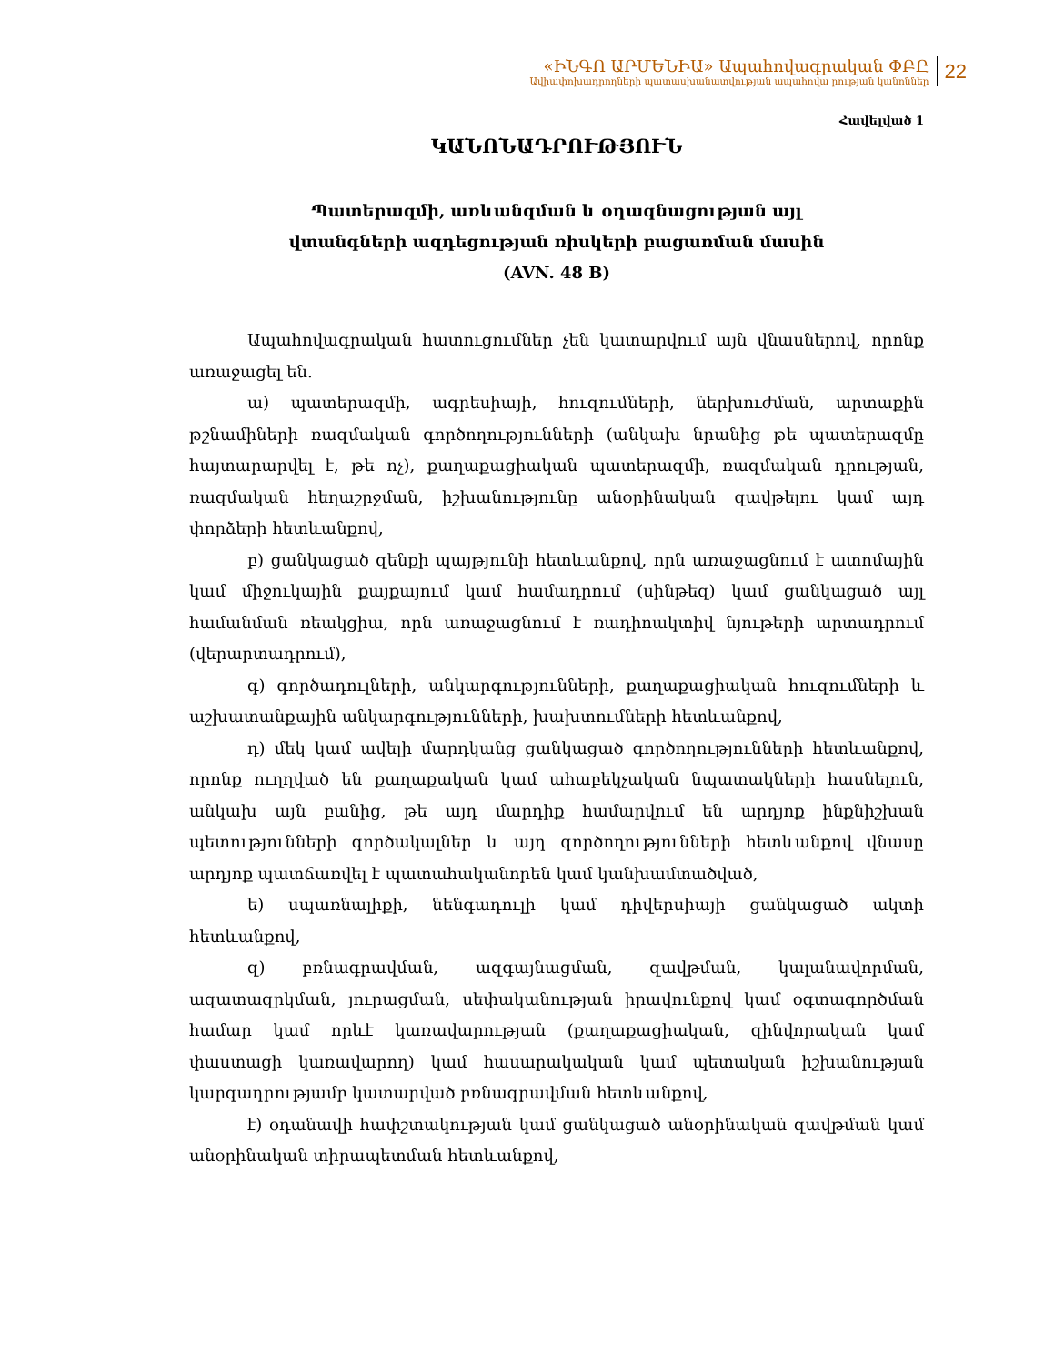«ԻՆԳՈ ԱՐՄԵՆԻԱ» Ապահովագրական ՓԲԸ
Ավիափոխադրողների պատասխանատվության ապահովա րության կանոններ
22
Հավելված 1
ԿԱՆՈՆԱԴՐՈՒԹՅՈՒՆ
Պատերազմի, առևանգման և օդագնացության այլ
վտանգների ազդեցության ռիսկերի բացառման մասին
(AVN. 48 B)
Ապահովագրական հատուցումներ չեն կատարվում այն վնասներով, որոնք առաջացել են.
ա) պատերազմի, ագրեսիայի, հուզումների, ներխուժման, արտաքին թշնամիների ռազմական գործողությունների (անկախ նրանից թե պատերազմը հայտարարվել է, թե ոչ), քաղաքացիական պատերազմի, ռազմական դրության, ռազմական հեղաշրջման, իշխանությունը անօրինական զավթելու կամ այդ փորձերի հետևանքով,
բ) ցանկացած զենքի պայթյունի հետևանքով, որն առաջացնում է ատոմային կամ միջուկային քայքայում կամ համադրում (սինթեզ) կամ ցանկացած այլ համանման ռեակցիա, որն առաջացնում է ռադիոակտիվ նյութերի արտադրում (վերարտադրում),
գ) գործադուլների, անկարգությունների, քաղաքացիական հուզումների և աշխատանքային անկարգությունների, խախտումների հետևանքով,
դ) մեկ կամ ավելի մարդկանց ցանկացած գործողությունների հետևանքով, որոնք ուղղված են քաղաքական կամ ահաբեկչական նպատակների հասնելուն, անկախ այն բանից, թե այդ մարդիք համարվում են արդյոք ինքնիշխան պետությունների գործակալներ և այդ գործողությունների հետևանքով վնասը արդյոք պատճառվել է պատահականորեն կամ կանխամտածված,
ե) սպառնալիքի, նենգադուլի կամ դիվերսիայի ցանկացած ակտի հետևանքով,
զ) բռնագրավման, ազգայնացման, զավթման, կալանավորման, ազատազրկման, յուրացման, սեփականության իրավունքով կամ օգտագործման համար կամ որևէ կառավարության (քաղաքացիական, զինվորական կամ փաստացի կառավարող) կամ հասարակական կամ պետական իշխանության կարգադրությամբ կատարված բռնագրավման հետևանքով,
է) օդանավի հափշտակության կամ ցանկացած անօրինական զավթման կամ անօրինական տիրապետման հետևանքով,